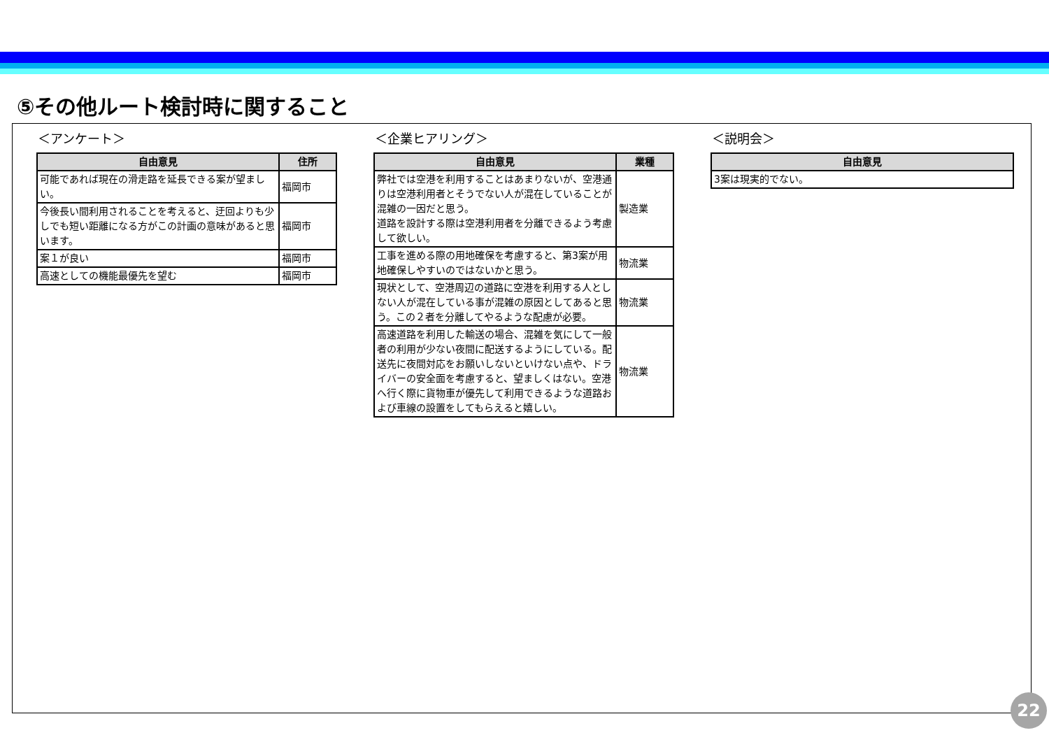⑤その他ルート検討時に関すること
＜アンケート＞
| 自由意見 | 住所 |
| --- | --- |
| 可能であれば現在の滑走路を延長できる案が望ましい。 | 福岡市 |
| 今後長い間利用されることを考えると、迂回よりも少しでも短い距離になる方がこの計画の意味があると思います。 | 福岡市 |
| 案１が良い | 福岡市 |
| 高速としての機能最優先を望む | 福岡市 |
＜企業ヒアリング＞
| 自由意見 | 業種 |
| --- | --- |
| 弊社では空港を利用することはあまりないが、空港通りは空港利用者とそうでない人が混在していることが混雑の一因だと思う。 道路を設計する際は空港利用者を分離できるよう考慮して欲しい。 | 製造業 |
| 工事を進める際の用地確保を考慮すると、第3案が用地確保しやすいのではないかと思う。 | 物流業 |
| 現状として、空港周辺の道路に空港を利用する人としない人が混在している事が混雑の原因としてあると思う。この２者を分離してやるような配慮が必要。 | 物流業 |
| 高速道路を利用した輸送の場合、混雑を気にして一般者の利用が少ない夜間に配送するようにしている。配送先に夜間対応をお願いしないといけない点や、ドライバーの安全面を考慮すると、望ましくはない。空港へ行く際に貨物車が優先して利用できるような道路および車線の設置をしてもらえると嬉しい。 | 物流業 |
＜説明会＞
| 自由意見 |
| --- |
| 3案は現実的でない。 |
22